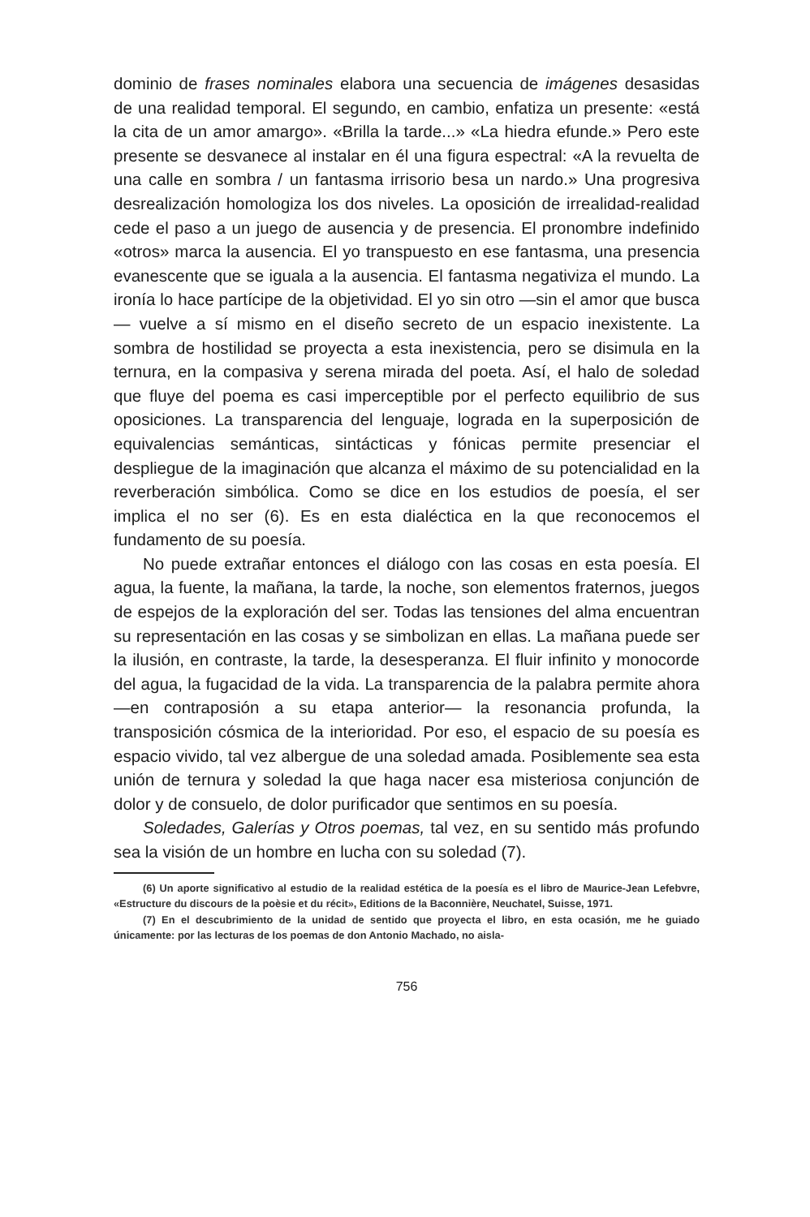dominio de frases nominales elabora una secuencia de imágenes desasidas de una realidad temporal. El segundo, en cambio, enfatiza un presente: «está la cita de un amor amargo». «Brilla la tarde...» «La hiedra efunde.» Pero este presente se desvanece al instalar en él una figura espectral: «A la revuelta de una calle en sombra / un fantasma irrisorio besa un nardo.» Una progresiva desrealización homologiza los dos niveles. La oposición de irrealidad-realidad cede el paso a un juego de ausencia y de presencia. El pronombre indefinido «otros» marca la ausencia. El yo transpuesto en ese fantasma, una presencia evanescente que se iguala a la ausencia. El fantasma negativiza el mundo. La ironía lo hace partícipe de la objetividad. El yo sin otro —sin el amor que busca— vuelve a sí mismo en el diseño secreto de un espacio inexistente. La sombra de hostilidad se proyecta a esta inexistencia, pero se disimula en la ternura, en la compasiva y serena mirada del poeta. Así, el halo de soledad que fluye del poema es casi imperceptible por el perfecto equilibrio de sus oposiciones. La transparencia del lenguaje, lograda en la superposición de equivalencias semánticas, sintácticas y fónicas permite presenciar el despliegue de la imaginación que alcanza el máximo de su potencialidad en la reverberación simbólica. Como se dice en los estudios de poesía, el ser implica el no ser (6). Es en esta dialéctica en la que reconocemos el fundamento de su poesía.
No puede extrañar entonces el diálogo con las cosas en esta poesía. El agua, la fuente, la mañana, la tarde, la noche, son elementos fraternos, juegos de espejos de la exploración del ser. Todas las tensiones del alma encuentran su representación en las cosas y se simbolizan en ellas. La mañana puede ser la ilusión, en contraste, la tarde, la desesperanza. El fluir infinito y monocorde del agua, la fugacidad de la vida. La transparencia de la palabra permite ahora —en contraposión a su etapa anterior— la resonancia profunda, la transposición cósmica de la interioridad. Por eso, el espacio de su poesía es espacio vivido, tal vez albergue de una soledad amada. Posiblemente sea esta unión de ternura y soledad la que haga nacer esa misteriosa conjunción de dolor y de consuelo, de dolor purificador que sentimos en su poesía.
Soledades, Galerías y Otros poemas, tal vez, en su sentido más profundo sea la visión de un hombre en lucha con su soledad (7).
(6) Un aporte significativo al estudio de la realidad estética de la poesía es el libro de Maurice-Jean Lefebvre, «Estructure du discours de la poèsie et du récit», Editions de la Baconnière, Neuchatel, Suisse, 1971.
(7) En el descubrimiento de la unidad de sentido que proyecta el libro, en esta ocasión, me he guiado únicamente: por las lecturas de los poemas de don Antonio Machado, no aisla-
756